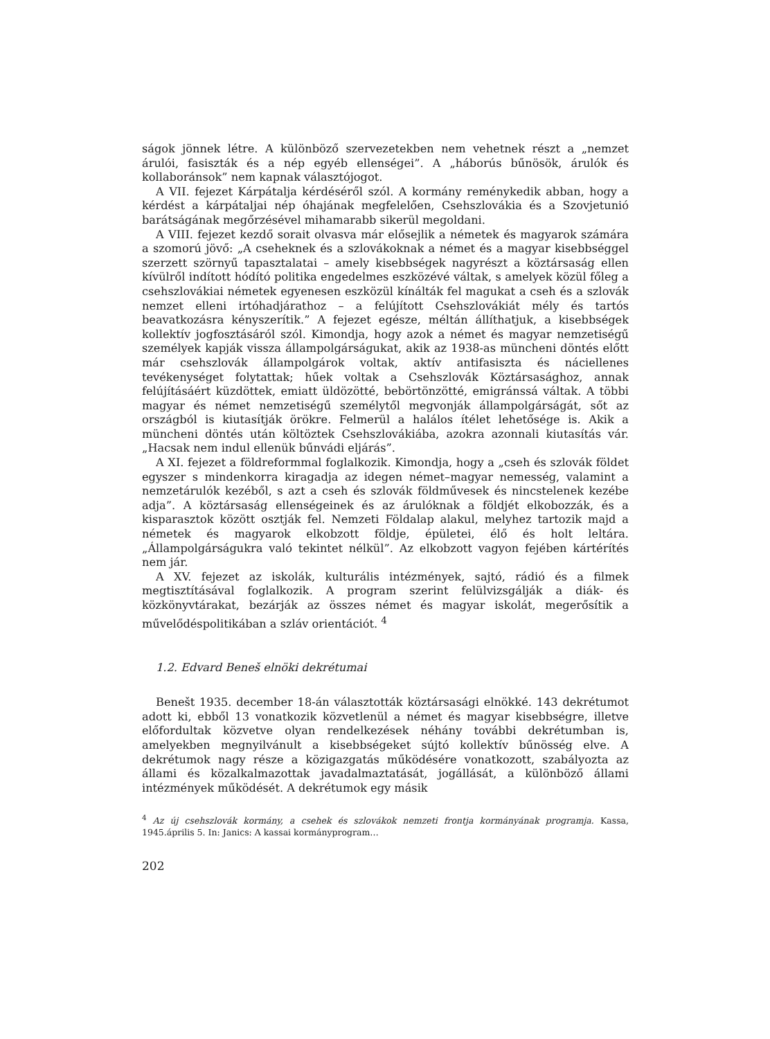ságok jönnek létre. A különböző szervezetekben nem vehetnek részt a „nemzet árulói, fasiszták és a nép egyéb ellenségei”. A „háborús bűnösök, árulók és kollaboránsok” nem kapnak választójogot.
A VII. fejezet Kárpátalja kérdéséről szól. A kormány reménykedik abban, hogy a kérdést a kárpátaljai nép óhajának megfelelően, Csehszlovákia és a Szovjetunió barátságának megőrzésével mihamarabb sikerül megoldani.
A VIII. fejezet kezdő sorait olvasva már elősejlik a németek és magyarok számára a szomorú jövő: „A cseheknek és a szlovákoknak a német és a magyar kisebbséggel szerzett szörnyű tapasztalatai – amely kisebbségek nagyrészt a köztársaság ellen kívülről indított hódító politika engedelmes eszközévé váltak, s amelyek közül főleg a csehszlovákiai németek egyenesen eszközül kínálták fel magukat a cseh és a szlovák nemzet elleni irtóhadjárathoz – a felújított Csehszlovákiát mély és tartós beavatkozásra kényszerítik.” A fejezet egésze, méltán állíthatjuk, a kisebbségek kollektív jogfosztásáról szól. Kimondja, hogy azok a német és magyar nemzetiségű személyek kapják vissza állampolgárságukat, akik az 1938-as müncheni döntés előtt már csehszlovák állampolgárok voltak, aktív antifasiszta és náciellenes tevékenységet folytattak; hűek voltak a Csehszlovák Köztársasághoz, annak felújításáért küzdöttek, emiatt üldözötté, bebörtönzötté, emigránssá váltak. A többi magyar és német nemzetiségű személytől megvonják állampolgárságát, sőt az országból is kiutasítják örökre. Felmerül a halálos ítélet lehetősége is. Akik a müncheni döntés után költöztek Csehszlovákiába, azokra azonnali kiutasítás vár. „Hacsak nem indul ellenük bűnvádi eljárás”.
A XI. fejezet a földreformmal foglalkozik. Kimondja, hogy a „cseh és szlovák földet egyszer s mindenkorra kiragadja az idegen német–magyar nemesség, valamint a nemzetárulók kezéből, s azt a cseh és szlovák földművesek és nincstelenek kezébe adja”. A köztársaság ellenségeinek és az árulóknak a földjét elkobozzák, és a kisparasztok között osztják fel. Nemzeti Földalap alakul, melyhez tartozik majd a németek és magyarok elkobzott földje, épületei, élő és holt leltára. „Állampolgárságukra való tekintet nélkül”. Az elkobzott vagyon fejében kártérítés nem jár.
A XV. fejezet az iskolák, kulturális intézmények, sajtó, rádió és a filmek megtisztításával foglalkozik. A program szerint felülvizsgálják a diák- és közkönyvtárakat, bezárják az összes német és magyar iskolát, megerősítik a művelődéspolitikában a szláv orientációt. <sup>4</sup>
1.2. Edvard Beneš elnöki dekrétumai
Benešt 1935. december 18-án választották köztársasági elnökké. 143 dekrétumot adott ki, ebből 13 vonatkozik közvetlenül a német és magyar kisebbségre, illetve előfordultak közvetve olyan rendelkezések néhány további dekrétumban is, amelyekben megnyilvánult a kisebbségeket sújtó kollektív bűnösség elve. A dekrétumok nagy része a közigazgatás működésére vonatkozott, szabályozta az állami és közalkalmazottak javadalmaztatását, jogállását, a különböző állami intézmények működését. A dekrétumok egy másik
<sup>4</sup> Az új csehszlovák kormány, a csehek és szlovákok nemzeti frontja kormányának programja. Kassa, 1945.április 5. In: Janics: A kassai kormányprogram…
202